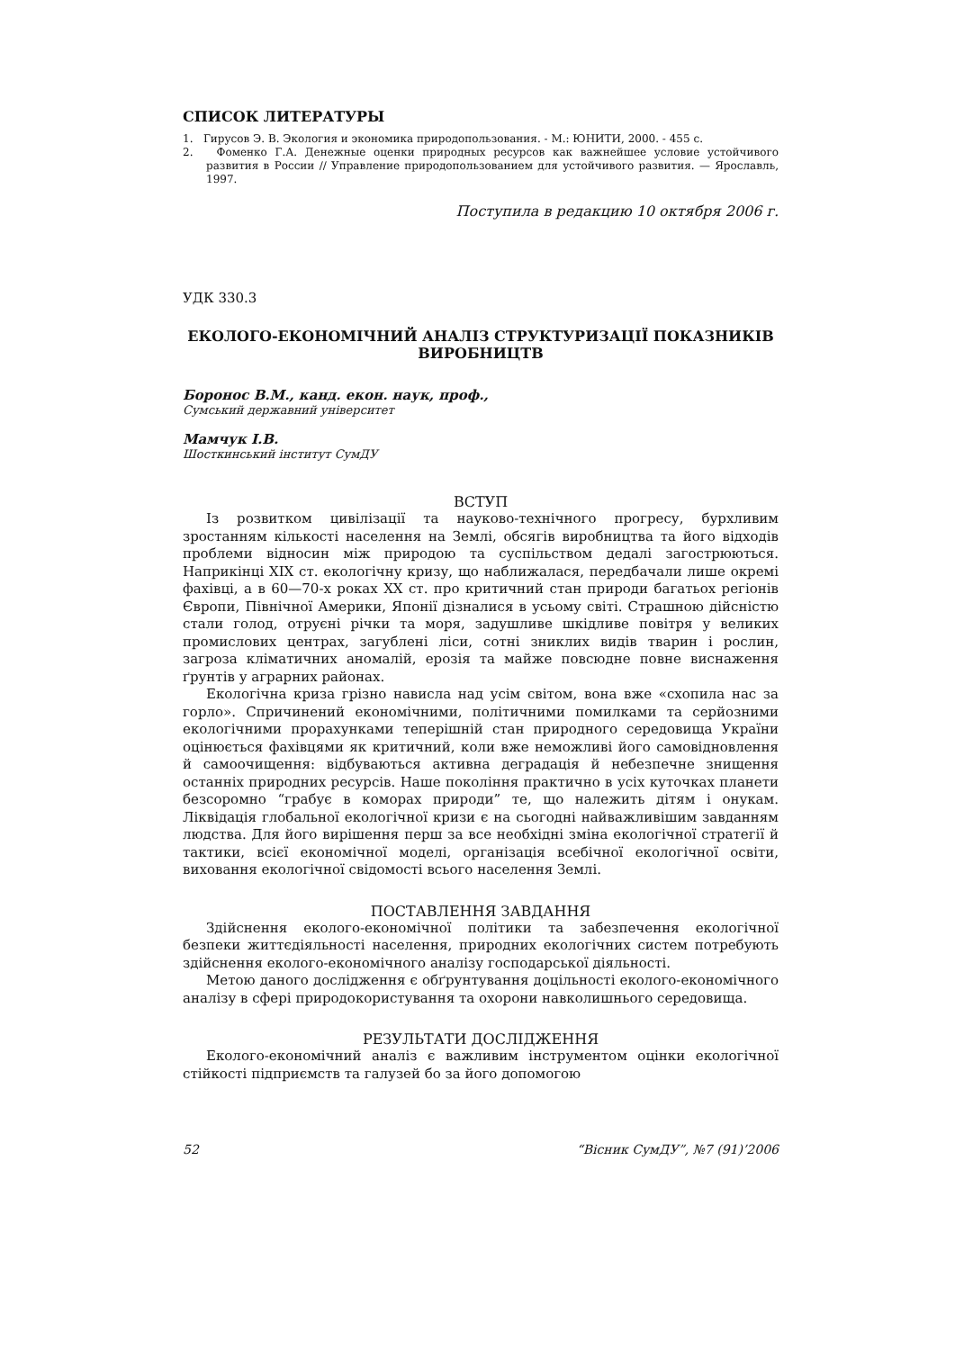СПИСОК ЛИТЕРАТУРЫ
1. Гирусов Э. В. Экология и экономика природопользования. - М.: ЮНИТИ, 2000. - 455 с.
2. Фоменко Г.А. Денежные оценки природных ресурсов как важнейшее условие устойчивого развития в России // Управление природопользованием для устойчивого развития. — Ярославль, 1997.
Поступила в редакцию 10 октября 2006 г.
УДК 330.3
ЕКОЛОГО-ЕКОНОМІЧНИЙ АНАЛІЗ СТРУКТУРИЗАЦІЇ ПОКАЗНИКІВ ВИРОБНИЦТВ
Боронос В.М., канд. екон. наук, проф.,
Сумський державний університет
Мамчук І.В.
Шосткинський інститут СумДУ
ВСТУП
Із розвитком цивілізації та науково-технічного прогресу, бурхливим зростанням кількості населення на Землі, обсягів виробництва та його відходів проблеми відносин між природою та суспільством дедалі загострюються. Наприкінці XIX ст. екологічну кризу, що наближалася, передбачали лише окремі фахівці, а в 60—70-х роках XX ст. про критичний стан природи багатьох регіонів Європи, Північної Америки, Японії дізналися в усьому світі. Страшною дійсністю стали голод, отруєні річки та моря, задушливе шкідливе повітря у великих промислових центрах, загублені ліси, сотні зниклих видів тварин і рослин, загроза кліматичних аномалій, ерозія та майже повсюдне повне виснаження ґрунтів у аграрних районах.
Екологічна криза грізно нависла над усім світом, вона вже «схопила нас за горло». Спричинений економічними, політичними помилками та серйозними екологічними прорахунками теперішній стан природного середовища України оцінюється фахівцями як критичний, коли вже неможливі його самовідновлення й самоочищення: відбуваються активна деградація й небезпечне знищення останніх природних ресурсів. Наше покоління практично в усіх куточках планети безсоромно “грабує в коморах природи” те, що належить дітям і онукам. Ліквідація глобальної екологічної кризи є на сьогодні найважливішим завданням людства. Для його вирішення перш за все необхідні зміна екологічної стратегії й тактики, всієї економічної моделі, організація всебічної екологічної освіти, виховання екологічної свідомості всього населення Землі.
ПОСТАВЛЕННЯ ЗАВДАННЯ
Здійснення еколого-економічної політики та забезпечення екологічної безпеки життєдіяльності населення, природних екологічних систем потребують здійснення еколого-економічного аналізу господарської діяльності.
Метою даного дослідження є обґрунтування доцільності еколого-економічного аналізу в сфері природокористування та охорони навколишнього середовища.
РЕЗУЛЬТАТИ ДОСЛІДЖЕННЯ
Еколого-економічний аналіз є важливим інструментом оцінки екологічної стійкості підприємств та галузей бо за його допомогою
52 “Вісник СумДУ”, №7 (91)’2006